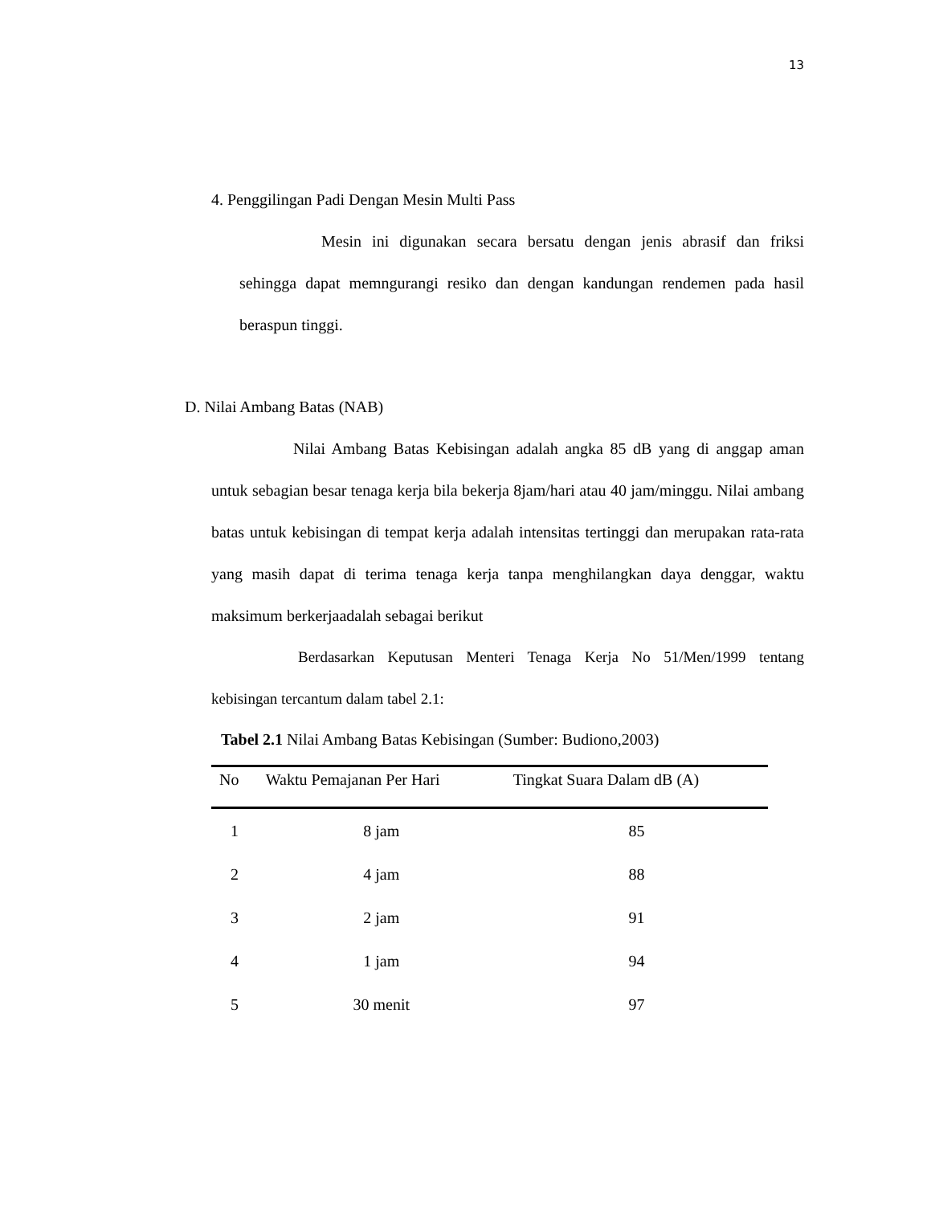13
4. Penggilingan Padi Dengan Mesin Multi Pass
Mesin ini digunakan secara bersatu dengan jenis abrasif dan friksi sehingga dapat memngurangi resiko dan dengan kandungan rendemen pada hasil beraspun tinggi.
D. Nilai Ambang Batas (NAB)
Nilai Ambang Batas Kebisingan adalah angka 85 dB yang di anggap aman untuk sebagian besar tenaga kerja bila bekerja 8jam/hari atau 40 jam/minggu. Nilai ambang batas untuk kebisingan di tempat kerja adalah intensitas tertinggi dan merupakan rata-rata yang masih dapat di terima tenaga kerja tanpa menghilangkan daya denggar, waktu maksimum berkerjaadalah sebagai berikut
Berdasarkan Keputusan Menteri Tenaga Kerja No 51/Men/1999 tentang kebisingan tercantum dalam tabel 2.1:
Tabel 2.1 Nilai Ambang Batas Kebisingan (Sumber: Budiono,2003)
| No | Waktu Pemajanan Per Hari | Tingkat Suara Dalam dB (A) |
| --- | --- | --- |
| 1 | 8 jam | 85 |
| 2 | 4 jam | 88 |
| 3 | 2 jam | 91 |
| 4 | 1 jam | 94 |
| 5 | 30 menit | 97 |